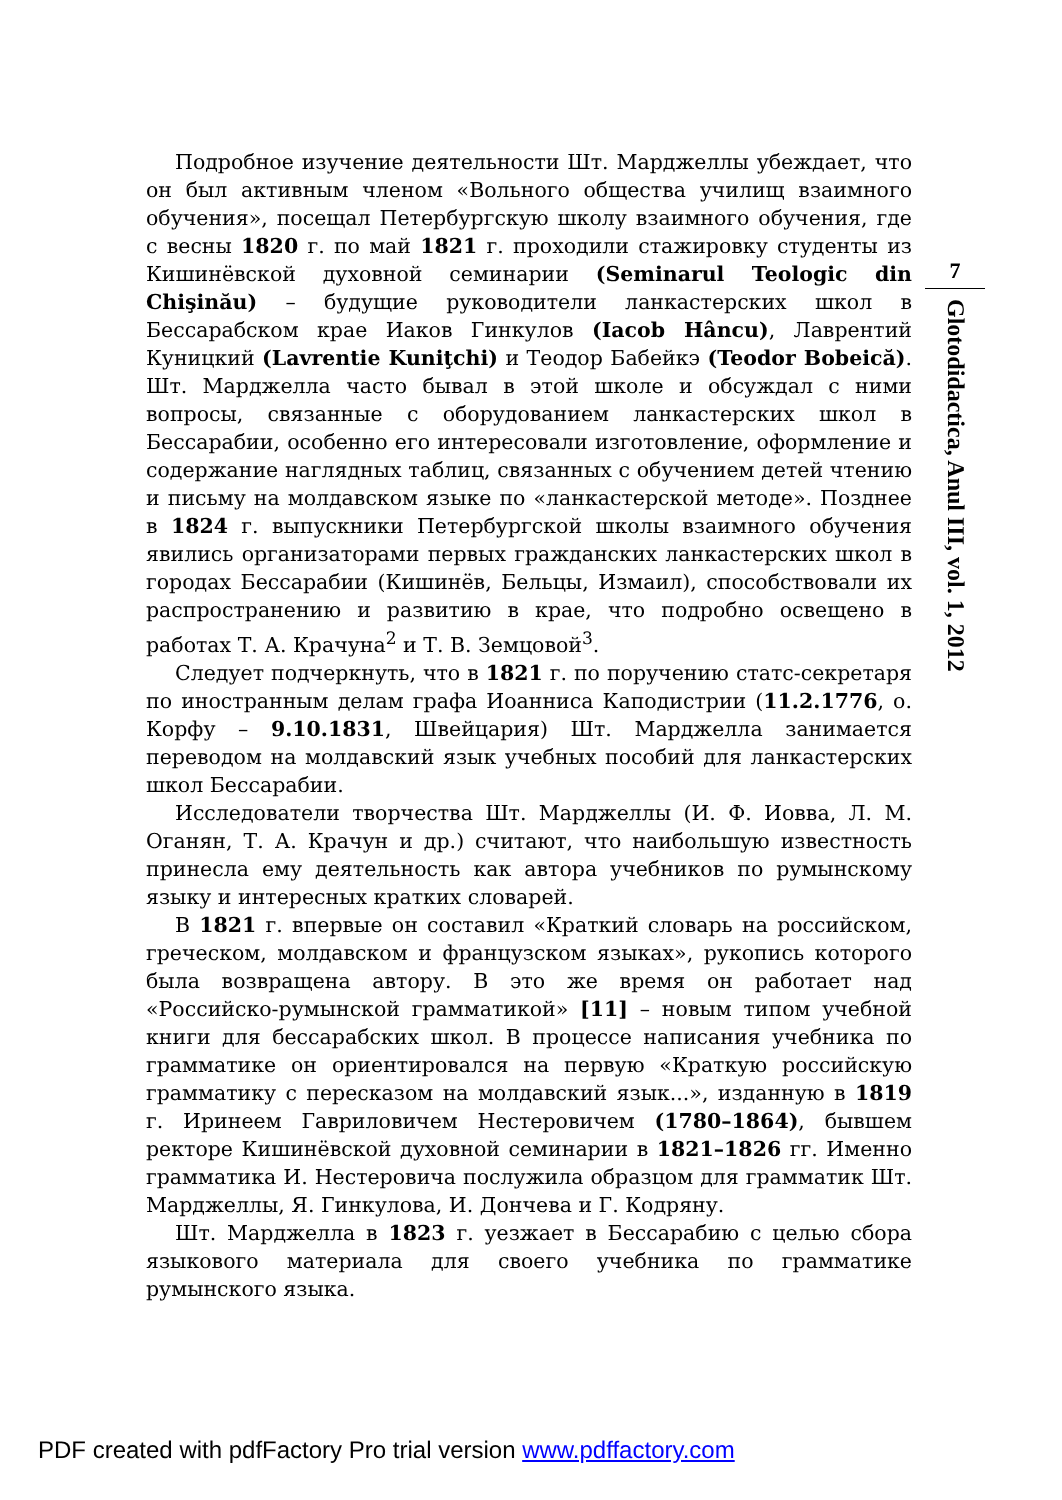Подробное изучение деятельности Шт. Марджеллы убеждает, что он был активным членом «Вольного общества училищ взаимного обучения», посещал Петербургскую школу взаимного обучения, где с весны 1820 г. по май 1821 г. проходили стажировку студенты из Кишинёвской духовной семинарии (Seminarul Teologic din Chişinău) – будущие руководители ланкастерских школ в Бессарабском крае Иаков Гинкулов (Iacob Hâncu), Лаврентий Куницкий (Lavrentie Kuniţchi) и Теодор Бабейкэ (Teodor Bobeică). Шт. Марджелла часто бывал в этой школе и обсуждал с ними вопросы, связанные с оборудованием ланкастерских школ в Бессарабии, особенно его интересовали изготовление, оформление и содержание наглядных таблиц, связанных с обучением детей чтению и письму на молдавском языке по «ланкастерской методе». Позднее в 1824 г. выпускники Петербургской школы взаимного обучения явились организаторами первых гражданских ланкастерских школ в городах Бессарабии (Кишинёв, Бельцы, Измаил), способствовали их распространению и развитию в крае, что подробно освещено в работах Т. А. Крачуна<sup>2</sup> и Т. В. Земцовой<sup>3</sup>.
Следует подчеркнуть, что в 1821 г. по поручению статс-секретаря по иностранным делам графа Иоанниса Каподистрии (11.2.1776, о. Корфу – 9.10.1831, Швейцария) Шт. Марджелла занимается переводом на молдавский язык учебных пособий для ланкастерских школ Бессарабии.
Исследователи творчества Шт. Марджеллы (И. Ф. Иовва, Л. М. Оганян, Т. А. Крачун и др.) считают, что наибольшую известность принесла ему деятельность как автора учебников по румынскому языку и интересных кратких словарей.
В 1821 г. впервые он составил «Краткий словарь на российском, греческом, молдавском и французском языках», рукопись которого была возвращена автору. В это же время он работает над «Российско-румынской грамматикой» [11] – новым типом учебной книги для бессарабских школ. В процессе написания учебника по грамматике он ориентировался на первую «Краткую российскую грамматику с пересказом на молдавский язык...», изданную в 1819 г. Иринеем Гавриловичем Нестеровичем (1780–1864), бывшем ректоре Кишинёвской духовной семинарии в 1821–1826 гг. Именно грамматика И. Нестеровича послужила образцом для грамматик Шт. Марджеллы, Я. Гинкулова, И. Дончева и Г. Кодряну.
Шт. Марджелла в 1823 г. уезжает в Бессарабию с целью сбора языкового материала для своего учебника по грамматике румынского языка.
7
Glotodidactica, Anul III, vol. 1, 2012
PDF created with pdfFactory Pro trial version www.pdffactory.com